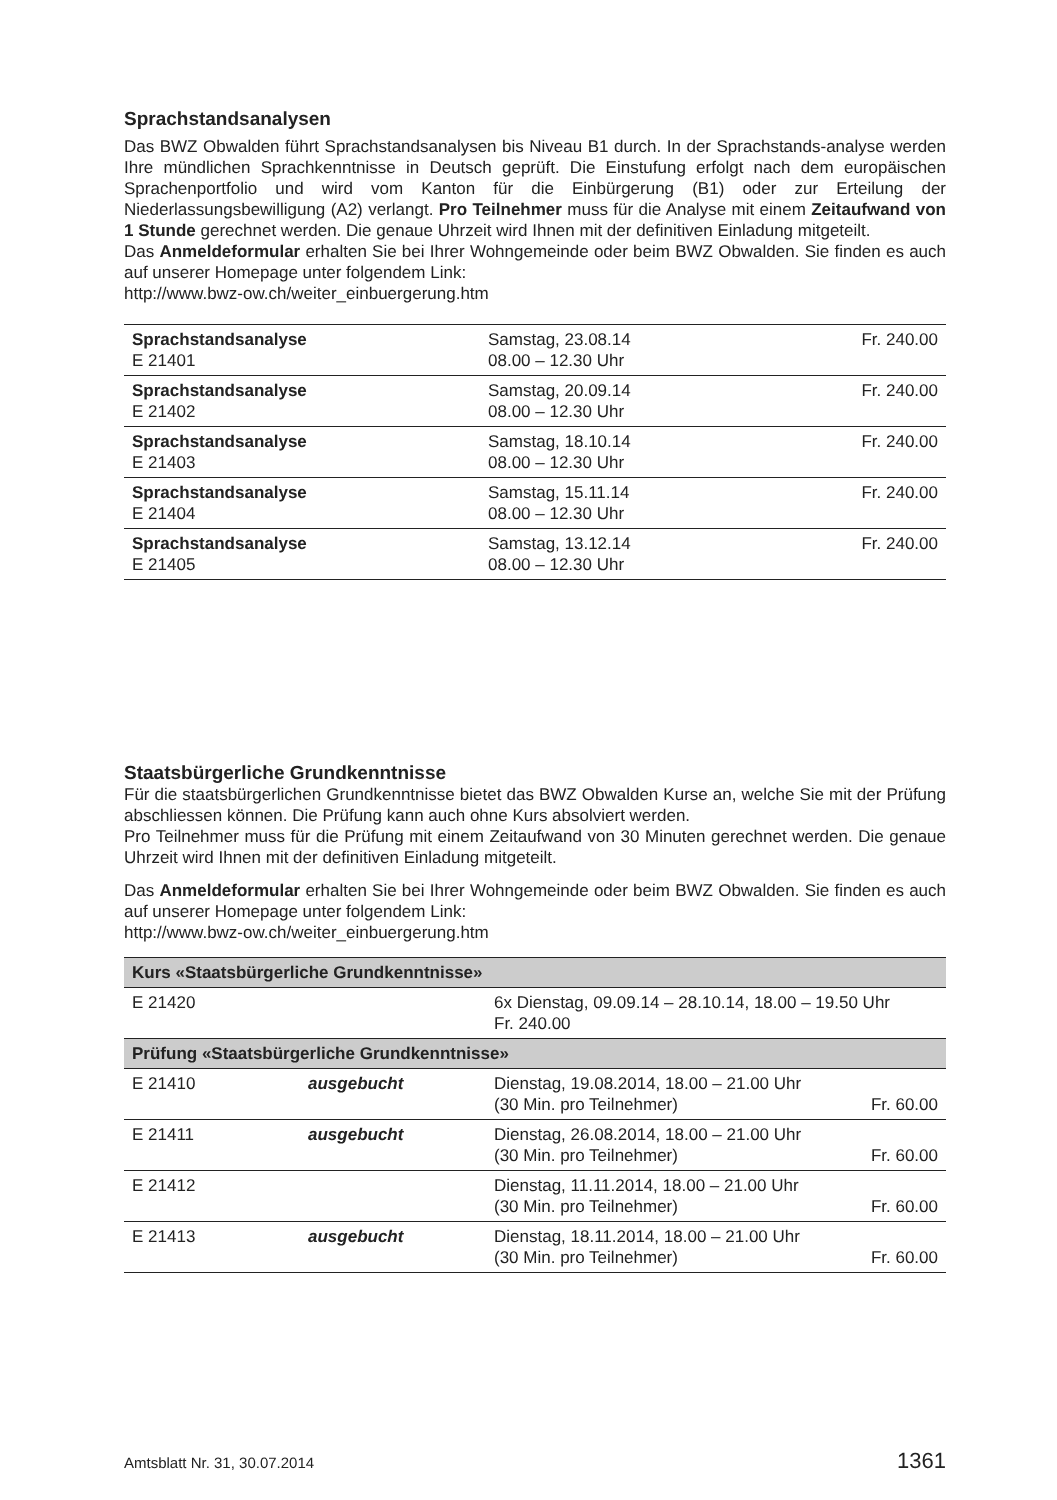Sprachstandsanalysen
Das BWZ Obwalden führt Sprachstandsanalysen bis Niveau B1 durch. In der Sprachstands-analyse werden Ihre mündlichen Sprachkenntnisse in Deutsch geprüft. Die Einstufung erfolgt nach dem europäischen Sprachenportfolio und wird vom Kanton für die Einbürgerung (B1) oder zur Erteilung der Niederlassungsbewilligung (A2) verlangt. Pro Teilnehmer muss für die Analyse mit einem Zeitaufwand von 1 Stunde gerechnet werden. Die genaue Uhrzeit wird Ihnen mit der definitiven Einladung mitgeteilt.
Das Anmeldeformular erhalten Sie bei Ihrer Wohngemeinde oder beim BWZ Obwalden. Sie finden es auch auf unserer Homepage unter folgendem Link:
http://www.bwz-ow.ch/weiter_einbuergerung.htm
| Sprachstandsanalyse E 21401 | Samstag, 23.08.14 08.00 – 12.30 Uhr | Fr. 240.00 |
| Sprachstandsanalyse E 21402 | Samstag, 20.09.14 08.00 – 12.30 Uhr | Fr. 240.00 |
| Sprachstandsanalyse E 21403 | Samstag, 18.10.14 08.00 – 12.30 Uhr | Fr. 240.00 |
| Sprachstandsanalyse E 21404 | Samstag, 15.11.14 08.00 – 12.30 Uhr | Fr. 240.00 |
| Sprachstandsanalyse E 21405 | Samstag, 13.12.14 08.00 – 12.30 Uhr | Fr. 240.00 |
Staatsbürgerliche Grundkenntnisse
Für die staatsbürgerlichen Grundkenntnisse bietet das BWZ Obwalden Kurse an, welche Sie mit der Prüfung abschliessen können. Die Prüfung kann auch ohne Kurs absolviert werden.
Pro Teilnehmer muss für die Prüfung mit einem Zeitaufwand von 30 Minuten gerechnet werden. Die genaue Uhrzeit wird Ihnen mit der definitiven Einladung mitgeteilt.
Das Anmeldeformular erhalten Sie bei Ihrer Wohngemeinde oder beim BWZ Obwalden. Sie finden es auch auf unserer Homepage unter folgendem Link:
http://www.bwz-ow.ch/weiter_einbuergerung.htm
| Kurs «Staatsbürgerliche Grundkenntnisse» | | | |
| --- | --- | --- | --- |
| E 21420 | | 6x Dienstag, 09.09.14 – 28.10.14, 18.00 – 19.50 Uhr Fr. 240.00 | |
| Prüfung «Staatsbürgerliche Grundkenntnisse» | | | |
| E 21410 | ausgebucht | Dienstag, 19.08.2014, 18.00 – 21.00 Uhr (30 Min. pro Teilnehmer) | Fr. 60.00 |
| E 21411 | ausgebucht | Dienstag, 26.08.2014, 18.00 – 21.00 Uhr (30 Min. pro Teilnehmer) | Fr. 60.00 |
| E 21412 | | Dienstag, 11.11.2014, 18.00 – 21.00 Uhr (30 Min. pro Teilnehmer) | Fr. 60.00 |
| E 21413 | ausgebucht | Dienstag, 18.11.2014, 18.00 – 21.00 Uhr (30 Min. pro Teilnehmer) | Fr. 60.00 |
Amtsblatt Nr. 31, 30.07.2014 1361